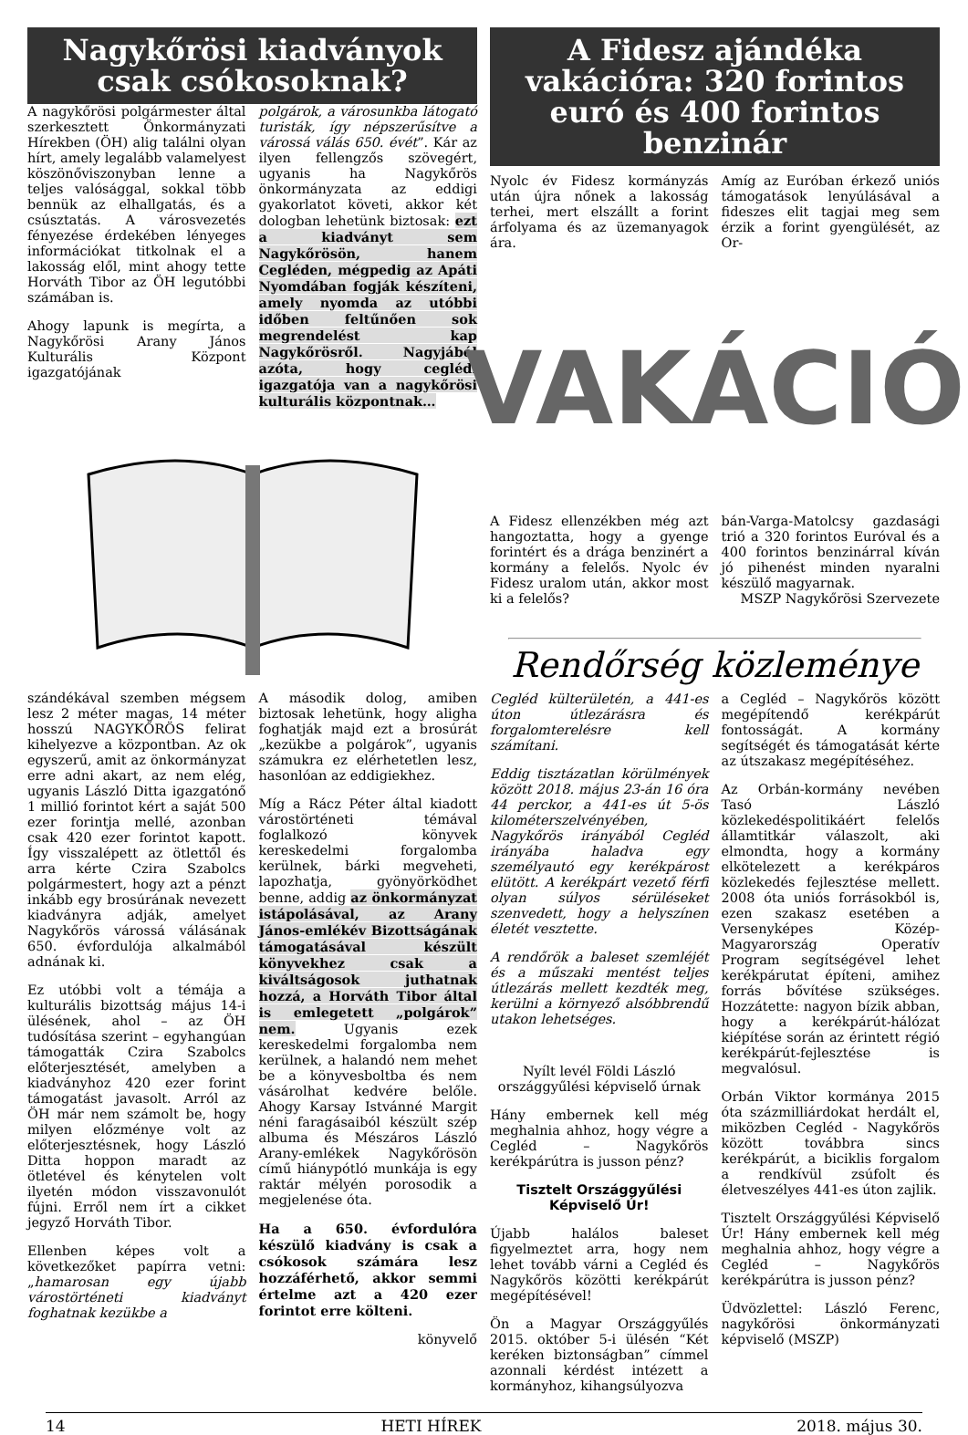Nagykőrösi kiadványok csak csókosoknak?
A nagykőrösi polgármester által szerkesztett Önkormányzati Hírekben (ÖH) alig találni olyan hírt, amely legalább valamelyest köszönőviszonyban lenne a teljes valósággal, sokkal több bennük az elhallgatás, és a csúsztatás. A városvezetés fényezése érdekében lényeges információkat titkolnak el a lakosság elől, mint ahogy tette Horváth Tibor az ÖH legutóbbi számában is.
Ahogy lapunk is megírta, a Nagykőrösi Arany János Kulturális Központ igazgatójának
polgárok, a városunkba látogató turisták, így népszerűsítve a várossá válás 650. évét”. Kár az ilyen fellengzős szövegért, ugyanis ha Nagykőrös önkormányzata az eddigi gyakorlatot követi, akkor két dologban lehetünk biztosak: ezt a kiadványt sem Nagykőrösön, hanem Cegléden, mégpedig az Apáti Nyomdában fogják készíteni, amely nyomda az utóbbi időben feltűnően sok megrendelést kap Nagykőrösről. Nagyjából azóta, hogy ceglédi igazgatója van a nagykőrösi kulturális központnak…
szándékával szemben mégsem lesz 2 méter magas, 14 méter hosszú NAGYKŐRÖS felirat kihelyezve a központban. Az ok egyszerű, amit az önkormányzat erre adni akart, az nem elég, ugyanis László Ditta igazgatónő 1 millió forintot kért a saját 500 ezer forintja mellé, azonban csak 420 ezer forintot kapott. Így visszalépett az ötlettől és arra kérte Czira Szabolcs polgármestert, hogy azt a pénzt inkább egy brosúrának nevezett kiadványra adják, amelyet Nagykőrös várossá válásának 650. évfordulója alkalmából adnának ki.
Ez utóbbi volt a témája a kulturális bizottság május 14-i ülésének, ahol – az ÖH tudósítása szerint – egyhangúan támogatták Czira Szabolcs előterjesztését, amelyben a kiadványhoz 420 ezer forint támogatást javasolt. Arról az ÖH már nem számolt be, hogy milyen előzménye volt az előterjesztésnek, hogy László Ditta hoppon maradt az ötletével és kénytelen volt ilyetén módon visszavonulót fújni. Erről nem írt a cikket jegyző Horváth Tibor.
Ellenben képes volt a következőket papírra vetni: „hamarosan egy újabb várostörténeti kiadványt foghatnak kezükbe a
A második dolog, amiben biztosak lehetünk, hogy aligha foghatják majd ezt a brosúrát „kezükbe a polgárok”, ugyanis számukra ez elérhetetlen lesz, hasonlóan az eddigiekhez.
Míg a Rácz Péter által kiadott várostörténeti témával foglalkozó könyvek kereskedelmi forgalomba kerülnek, bárki megveheti, lapozhatja, gyönyörködhet benne, addig az önkormányzat istápolásával, az Arany János-emlékév Bizottságának támogatásával készült könyvekhez csak a kiváltságosok juthatnak hozzá, a Horváth Tibor által is emlegetett „polgárok” nem. Ugyanis ezek kereskedelmi forgalomba nem kerülnek, a halandó nem mehet be a könyvesboltba és nem vásárolhat kedvére belőle. Ahogy Karsay Istvánné Margit néni faragásaiból készült szép albuma és Mészáros László Arany-emlékek Nagykőrösön című hiánypótló munkája is egy raktár mélyén porosodik a megjelenése óta.
Ha a 650. évfordulóra készülő kiadvány is csak a csókosok számára lesz hozzáférhető, akkor semmi értelme azt a 420 ezer forintot erre költeni.
könyvelő
A Fidesz ajándéka vakációra: 320 forintos euró és 400 forintos benzinár
Nyolc év Fidesz kormányzás után újra nőnek a lakosság terhei, mert elszállt a forint árfolyama és az üzemanyagok ára.
Amíg az Euróban érkező uniós támogatások lenyúlásával a fideszes elit tagjai meg sem érzik a forint gyengülését, az Or-
VAKÁCIÓ
A Fidesz ellenzékben még azt hangoztatta, hogy a gyenge forintért és a drága benzinért a kormány a felelős. Nyolc év Fidesz uralom után, akkor most ki a felelős?
bán-Varga-Matolcsy gazdasági trió a 320 forintos Euróval és a 400 forintos benzinárral kíván jó pihenést minden nyaralni készülő magyarnak.
MSZP Nagykőrösi Szervezete
Rendőrség közleménye
Cegléd külterületén, a 441-es úton útlezárásra és forgalomterelésre kell számítani.
Eddig tisztázatlan körülmények között 2018. május 23-án 16 óra 44 perckor, a 441-es út 5-ös kilométerszelvényében, Nagykőrös irányából Cegléd irányába haladva egy személyautó egy kerékpárost elütött. A kerékpárt vezető férfi olyan súlyos sérüléseket szenvedett, hogy a helyszínen életét vesztette.
A rendőrök a baleset szemléjét és a műszaki mentést teljes útlezárás mellett kezdték meg, kerülni a környező alsóbbrendű utakon lehetséges.
Nyílt levél Földi László országgyűlési képviselő úrnak
Hány embernek kell még meghalnia ahhoz, hogy végre a Cegléd – Nagykőrös kerékpárútra is jusson pénz?
Tisztelt Országgyűlési Képviselő Úr!
Újabb halálos baleset figyelmeztet arra, hogy nem lehet tovább várni a Cegléd és Nagykőrös közötti kerékpárút megépítésével!
Ön a Magyar Országgyűlés 2015. október 5-i ülésén “Két keréken biztonságban” címmel azonnali kérdést intézett a kormányhoz, kihangsúlyozva
a Cegléd – Nagykőrös között megépítendő kerékpárút fontosságát. A kormány segítségét és támogatását kérte az útszakasz megépítéséhez.
Az Orbán-kormány nevében Tasó László közlekedéspolitikáért felelős államtitkár válaszolt, aki elmondta, hogy a kormány elkötelezett a kerékpáros közlekedés fejlesztése mellett. 2008 óta uniós forrásokból is, ezen szakasz esetében a Versenyképes Közép-Magyarország Operatív Program segítségével lehet kerékpárutat építeni, amihez forrás bővítése szükséges. Hozzátette: nagyon bízik abban, hogy a kerékpárút-hálózat kiépítése során az érintett régió kerékpárút-fejlesztése is megvalósul.
Orbán Viktor kormánya 2015 óta százmilliárdokat herdált el, miközben Cegléd - Nagykőrös között továbbra sincs kerékpárút, a biciklis forgalom a rendkívül zsúfolt és életveszélyes 441-es úton zajlik.
Tisztelt Országgyűlési Képviselő Úr! Hány embernek kell még meghalnia ahhoz, hogy végre a Cegléd – Nagykőrös kerékpárútra is jusson pénz?
Üdvözlettel: László Ferenc, nagykőrösi önkormányzati képviselő (MSZP)
14 HETI HÍREK 2018. május 30.